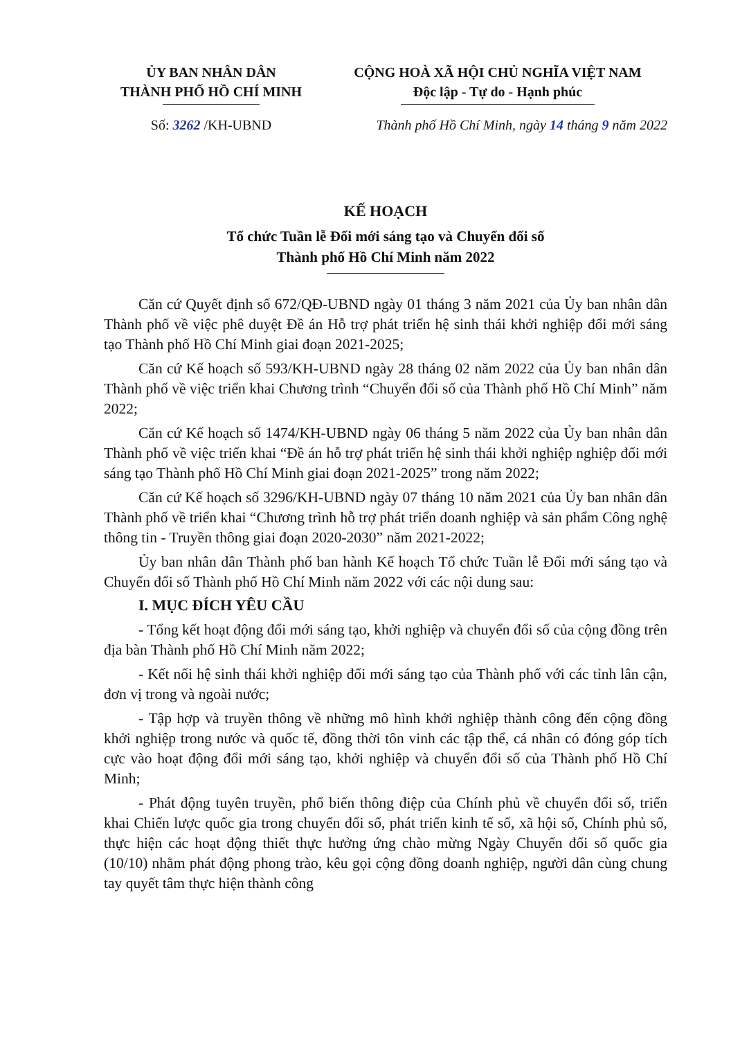ỦY BAN NHÂN DÂN
THÀNH PHỐ HỒ CHÍ MINH
CỘNG HOÀ XÃ HỘI CHỦ NGHĨA VIỆT NAM
Độc lập - Tự do - Hạnh phúc
Số: 3262 /KH-UBND Thành phố Hồ Chí Minh, ngày 14 tháng 9 năm 2022
KẾ HOẠCH
Tổ chức Tuần lễ Đổi mới sáng tạo và Chuyển đổi số
Thành phố Hồ Chí Minh năm 2022
Căn cứ Quyết định số 672/QĐ-UBND ngày 01 tháng 3 năm 2021 của Ủy ban nhân dân Thành phố về việc phê duyệt Đề án Hỗ trợ phát triển hệ sinh thái khởi nghiệp đổi mới sáng tạo Thành phố Hồ Chí Minh giai đoạn 2021-2025;
Căn cứ Kế hoạch số 593/KH-UBND ngày 28 tháng 02 năm 2022 của Ủy ban nhân dân Thành phố về việc triển khai Chương trình “Chuyển đổi số của Thành phố Hồ Chí Minh” năm 2022;
Căn cứ Kế hoạch số 1474/KH-UBND ngày 06 tháng 5 năm 2022 của Ủy ban nhân dân Thành phố về việc triển khai “Đề án hỗ trợ phát triển hệ sinh thái khởi nghiệp nghiệp đổi mới sáng tạo Thành phố Hồ Chí Minh giai đoạn 2021-2025” trong năm 2022;
Căn cứ Kế hoạch số 3296/KH-UBND ngày 07 tháng 10 năm 2021 của Ủy ban nhân dân Thành phố về triển khai “Chương trình hỗ trợ phát triển doanh nghiệp và sản phẩm Công nghệ thông tin - Truyền thông giai đoạn 2020-2030” năm 2021-2022;
Ủy ban nhân dân Thành phố ban hành Kế hoạch Tổ chức Tuần lễ Đổi mới sáng tạo và Chuyển đổi số Thành phố Hồ Chí Minh năm 2022 với các nội dung sau:
I. MỤC ĐÍCH YÊU CẦU
- Tổng kết hoạt động đổi mới sáng tạo, khởi nghiệp và chuyển đổi số của cộng đồng trên địa bàn Thành phố Hồ Chí Minh năm 2022;
- Kết nối hệ sinh thái khởi nghiệp đổi mới sáng tạo của Thành phố với các tỉnh lân cận, đơn vị trong và ngoài nước;
- Tập hợp và truyền thông về những mô hình khởi nghiệp thành công đến cộng đồng khởi nghiệp trong nước và quốc tế, đồng thời tôn vinh các tập thể, cá nhân có đóng góp tích cực vào hoạt động đổi mới sáng tạo, khởi nghiệp và chuyển đổi số của Thành phố Hồ Chí Minh;
- Phát động tuyên truyền, phổ biến thông điệp của Chính phủ về chuyển đổi số, triển khai Chiến lược quốc gia trong chuyển đổi số, phát triển kinh tế số, xã hội số, Chính phủ số, thực hiện các hoạt động thiết thực hưởng ứng chào mừng Ngày Chuyển đổi số quốc gia (10/10) nhằm phát động phong trào, kêu gọi cộng đồng doanh nghiệp, người dân cùng chung tay quyết tâm thực hiện thành công